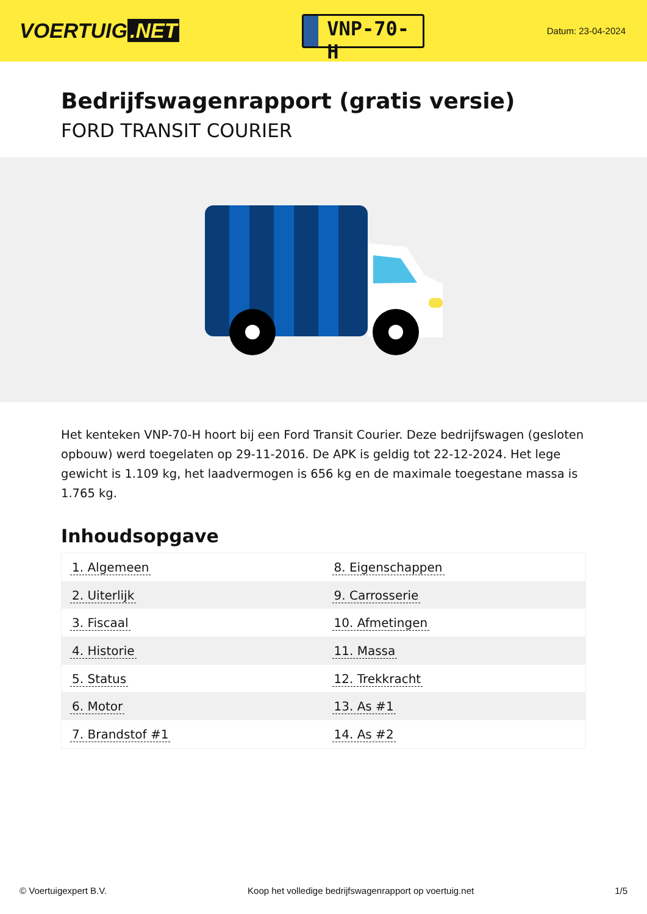VOERTUIG.NET
VNP-70-H
Datum: 23-04-2024
Bedrijfswagenrapport (gratis versie)
FORD TRANSIT COURIER
Het kenteken VNP-70-H hoort bij een Ford Transit Courier. Deze bedrijfswagen (gesloten opbouw) werd toegelaten op 29-11-2016. De APK is geldig tot 22-12-2024. Het lege gewicht is 1.109 kg, het laadvermogen is 656 kg en de maximale toegestane massa is 1.765 kg.
Inhoudsopgave
| 1. Algemeen | 8. Eigenschappen |
| 2. Uiterlijk | 9. Carrosserie |
| 3. Fiscaal | 10. Afmetingen |
| 4. Historie | 11. Massa |
| 5. Status | 12. Trekkracht |
| 6. Motor | 13. As #1 |
| 7. Brandstof #1 | 14. As #2 |
© Voertuigexpert B.V. Koop het volledige bedrijfswagenrapport op voertuig.net 1/5